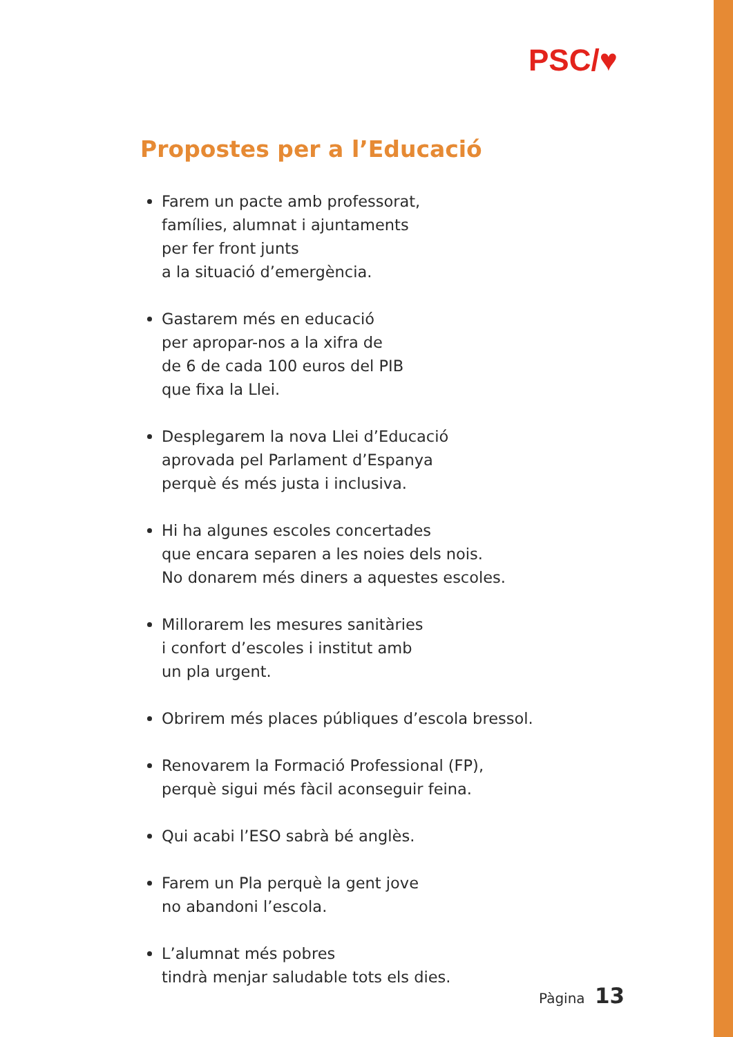PSC/♥
Propostes per a l’Educació
Farem un pacte amb professorat,
famílies, alumnat i ajuntaments
per fer front junts
a la situació d’emergència.
Gastarem més en educació
per apropar-nos a la xifra de
de 6 de cada 100 euros del PIB
que fixa la Llei.
Desplegarem la nova Llei d’Educació
aprovada pel Parlament d’Espanya
perquè és més justa i inclusiva.
Hi ha algunes escoles concertades
que encara separen a les noies dels nois.
No donarem més diners a aquestes escoles.
Millorarem les mesures sanitàries
i confort d’escoles i institut amb
un pla urgent.
Obrirem més places públiques d’escola bressol.
Renovarem la Formació Professional (FP),
perquè sigui més fàcil aconseguir feina.
Qui acabi l’ESO sabrà bé anglès.
Farem un Pla perquè la gent jove
no abandoni l’escola.
L’alumnat més pobres
tindrà menjar saludable tots els dies.
Pàgina 13